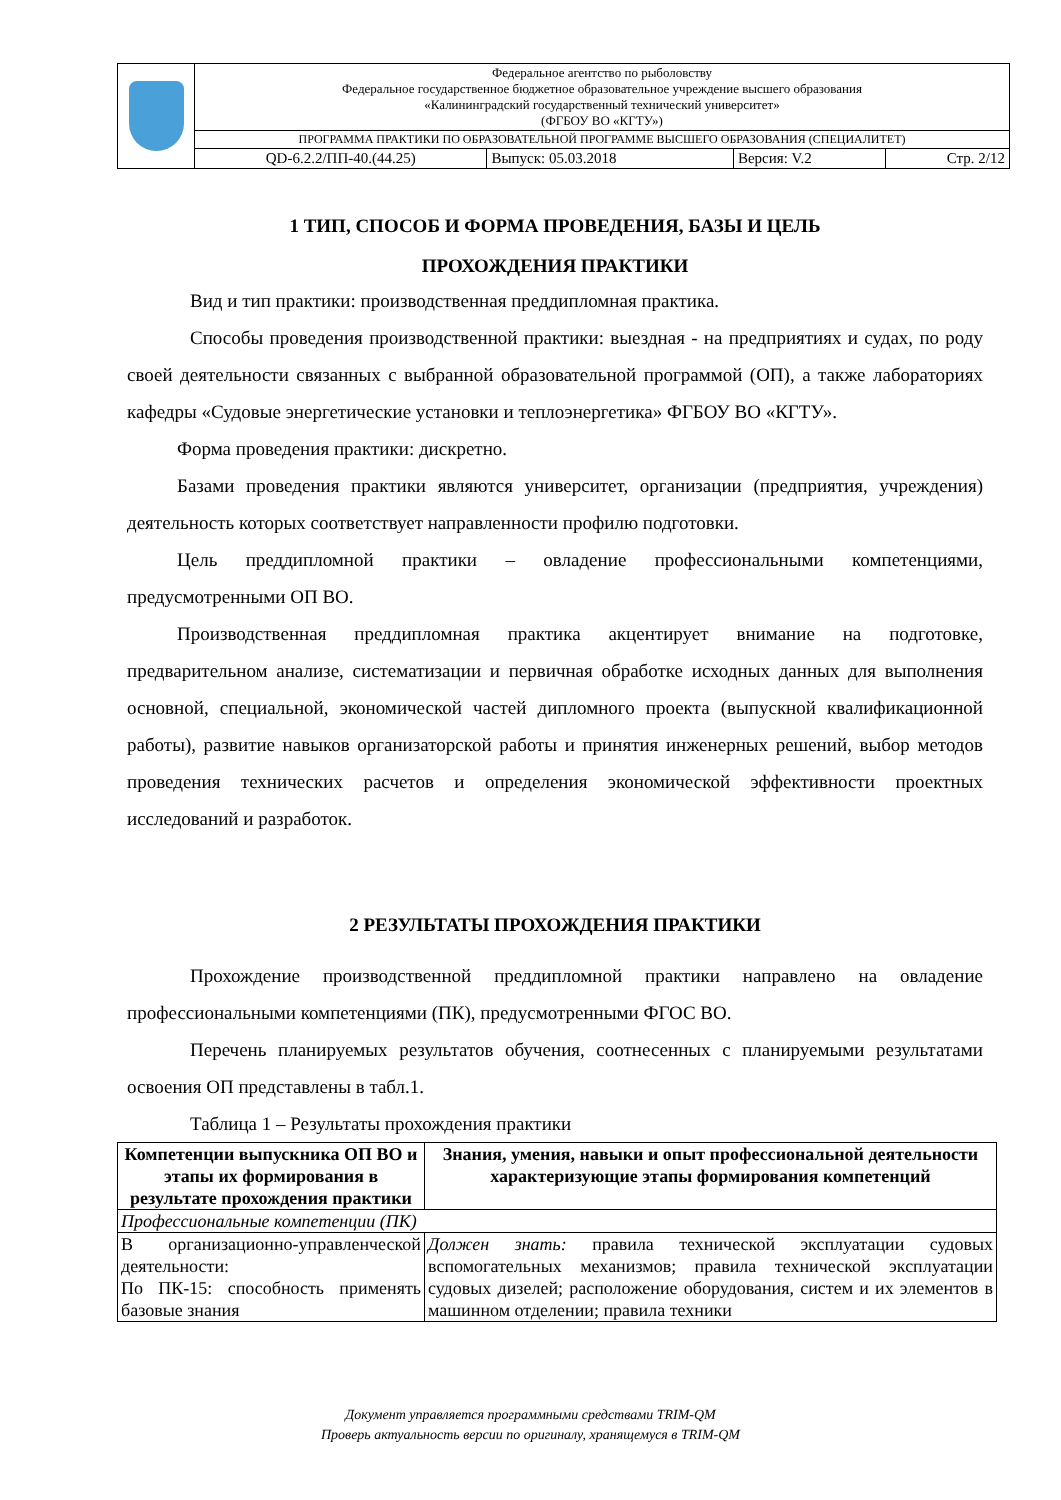| | Федеральное агентство по рыболовству Федеральное государственное бюджетное образовательное учреждение высшего образования «Калининградский государственный технический университет» (ФГБОУ ВО «КГТУ») | | | |
| | ПРОГРАММА ПРАКТИКИ ПО ОБРАЗОВАТЕЛЬНОЙ ПРОГРАММЕ ВЫСШЕГО ОБРАЗОВАНИЯ (СПЕЦИАЛИТЕТ) | | | |
| | QD-6.2.2/ПП-40.(44.25) | Выпуск: 05.03.2018 | Версия: V.2 | Стр. 2/12 |
1 ТИП, СПОСОБ И ФОРМА ПРОВЕДЕНИЯ, БАЗЫ И ЦЕЛЬ
ПРОХОЖДЕНИЯ ПРАКТИКИ
Вид и тип практики: производственная преддипломная практика.
Способы проведения производственной практики: выездная - на предприятиях и судах, по роду своей деятельности связанных с выбранной образовательной программой (ОП), а также лабораториях кафедры «Судовые энергетические установки и теплоэнергетика» ФГБОУ ВО «КГТУ».
Форма проведения практики: дискретно.
Базами проведения практики являются университет, организации (предприятия, учреждения) деятельность которых соответствует направленности профилю подготовки.
Цель преддипломной практики – овладение профессиональными компетенциями, предусмотренными ОП ВО.
Производственная преддипломная практика акцентирует внимание на подготовке, предварительном анализе, систематизации и первичная обработке исходных данных для выполнения основной, специальной, экономической частей дипломного проекта (выпускной квалификационной работы), развитие навыков организаторской работы и принятия инженерных решений, выбор методов проведения технических расчетов и определения экономической эффективности проектных исследований и разработок.
2 РЕЗУЛЬТАТЫ ПРОХОЖДЕНИЯ ПРАКТИКИ
Прохождение производственной преддипломной практики направлено на овладение профессиональными компетенциями (ПК), предусмотренными ФГОС ВО.
Перечень планируемых результатов обучения, соотнесенных с планируемыми результатами освоения ОП представлены в табл.1.
Таблица 1 – Результаты прохождения практики
| Компетенции выпускника ОП ВО и этапы их формирования в результате прохождения практики | Знания, умения, навыки и опыт профессиональной деятельности характеризующие этапы формирования компетенций |
| --- | --- |
| Профессиональные компетенции (ПК) | |
| В организационно-управленческой деятельности: По ПК-15: способность применять базовые знания | Должен знать: правила технической эксплуатации судовых вспомогательных механизмов; правила технической эксплуатации судовых дизелей; расположение оборудования, систем и их элементов в машинном отделении; правила техники |
Документ управляется программными средствами TRIM-QM
Проверь актуальность версии по оригиналу, хранящемуся в TRIM-QM